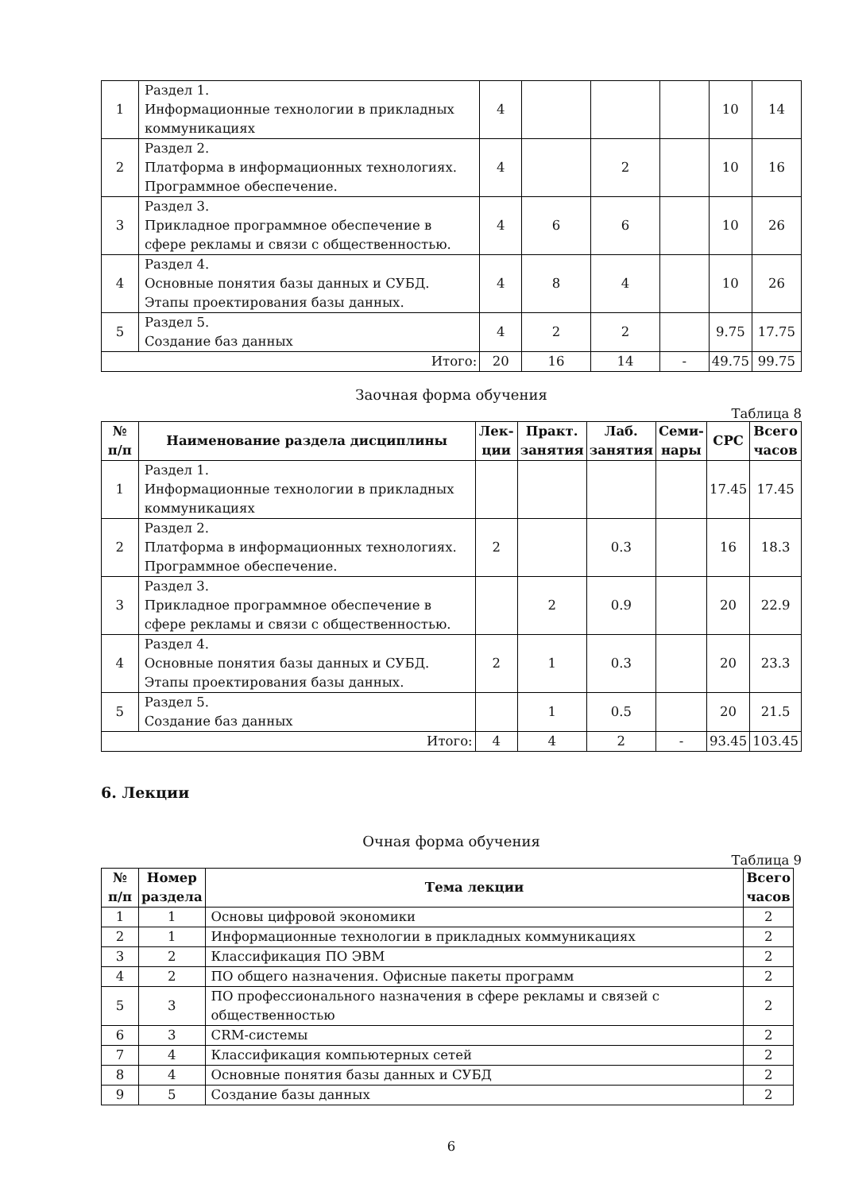| 1 | Раздел 1. Информационные технологии в прикладных коммуникациях | 4 | | | | 10 | 14 |
| 2 | Раздел 2. Платформа в информационных технологиях. Программное обеспечение. | 4 | | 2 | | 10 | 16 |
| 3 | Раздел 3. Прикладное программное обеспечение в сфере рекламы и связи с общественностью. | 4 | 6 | 6 | | 10 | 26 |
| 4 | Раздел 4. Основные понятия базы данных и СУБД. Этапы проектирования базы данных. | 4 | 8 | 4 | | 10 | 26 |
| 5 | Раздел 5. Создание баз данных | 4 | 2 | 2 | | 9.75 | 17.75 |
| Итого: | | 20 | 16 | 14 | - | 49.75 | 99.75 |
Заочная форма обучения
Таблица 8
| № п/п | Наименование раздела дисциплины | Лек- ции | Практ. занятия | Лаб. занятия | Семи- нары | СРС | Всего часов |
| --- | --- | --- | --- | --- | --- | --- | --- |
| 1 | Раздел 1. Информационные технологии в прикладных коммуникациях | | | | | 17.45 | 17.45 |
| 2 | Раздел 2. Платформа в информационных технологиях. Программное обеспечение. | 2 | | 0.3 | | 16 | 18.3 |
| 3 | Раздел 3. Прикладное программное обеспечение в сфере рекламы и связи с общественностью. | | 2 | 0.9 | | 20 | 22.9 |
| 4 | Раздел 4. Основные понятия базы данных и СУБД. Этапы проектирования базы данных. | 2 | 1 | 0.3 | | 20 | 23.3 |
| 5 | Раздел 5. Создание баз данных | | 1 | 0.5 | | 20 | 21.5 |
| Итого: | | 4 | 4 | 2 | - | 93.45 | 103.45 |
6. Лекции
Очная форма обучения
Таблица 9
| № п/п | Номер раздела | Тема лекции | Всего часов |
| --- | --- | --- | --- |
| 1 | 1 | Основы цифровой экономики | 2 |
| 2 | 1 | Информационные технологии в прикладных коммуникациях | 2 |
| 3 | 2 | Классификация ПО ЭВМ | 2 |
| 4 | 2 | ПО общего назначения. Офисные пакеты программ | 2 |
| 5 | 3 | ПО профессионального назначения в сфере рекламы и связей с общественностью | 2 |
| 6 | 3 | CRM-системы | 2 |
| 7 | 4 | Классификация компьютерных сетей | 2 |
| 8 | 4 | Основные понятия базы данных и СУБД | 2 |
| 9 | 5 | Создание базы данных | 2 |
6